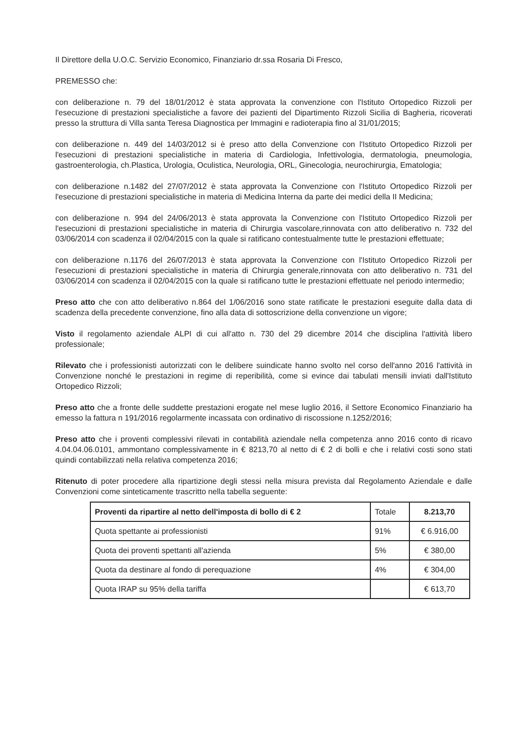Il Direttore della U.O.C. Servizio Economico, Finanziario dr.ssa Rosaria Di Fresco,
PREMESSO che:
con deliberazione n. 79 del 18/01/2012 è stata approvata la convenzione con l'Istituto Ortopedico Rizzoli per l'esecuzione di prestazioni specialistiche a favore dei pazienti del Dipartimento Rizzoli Sicilia di Bagheria, ricoverati presso la struttura di Villa santa Teresa Diagnostica per Immagini e radioterapia fino al 31/01/2015;
con deliberazione n. 449 del 14/03/2012 si è preso atto della Convenzione con l'Istituto Ortopedico Rizzoli per l'esecuzioni di prestazioni specialistiche in materia di Cardiologia, Infettivologia, dermatologia, pneumologia, gastroenterologia, ch.Plastica, Urologia, Oculistica, Neurologia, ORL, Ginecologia, neurochirurgia, Ematologia;
con deliberazione n.1482 del 27/07/2012 è stata approvata la Convenzione con l'Istituto Ortopedico Rizzoli per l'esecuzione di prestazioni specialistiche in materia di Medicina Interna da parte dei medici della II Medicina;
con deliberazione n. 994 del 24/06/2013 è stata approvata la Convenzione con l'Istituto Ortopedico Rizzoli per l'esecuzioni di prestazioni specialistiche in materia di Chirurgia vascolare,rinnovata con atto deliberativo n. 732 del 03/06/2014 con scadenza il 02/04/2015 con la quale si ratificano contestualmente tutte le prestazioni effettuate;
con deliberazione n.1176 del 26/07/2013 è stata approvata la Convenzione con l'Istituto Ortopedico Rizzoli per l'esecuzioni di prestazioni specialistiche in materia di Chirurgia generale,rinnovata con atto deliberativo n. 731 del 03/06/2014 con scadenza il 02/04/2015 con la quale si ratificano tutte le prestazioni effettuate nel periodo intermedio;
Preso atto che con atto deliberativo n.864 del 1/06/2016 sono state ratificate le prestazioni eseguite dalla data di scadenza della precedente convenzione, fino alla data di sottoscrizione della convenzione un vigore;
Visto il regolamento aziendale ALPI di cui all'atto n. 730 del 29 dicembre 2014 che disciplina l'attività libero professionale;
Rilevato che i professionisti autorizzati con le delibere suindicate hanno svolto nel corso dell'anno 2016 l'attività in Convenzione nonché le prestazioni in regime di reperibilità, come si evince dai tabulati mensili inviati dall'Istituto Ortopedico Rizzoli;
Preso atto che a fronte delle suddette prestazioni erogate nel mese luglio 2016, il Settore Economico Finanziario ha emesso la fattura n 191/2016 regolarmente incassata con ordinativo di riscossione n.1252/2016;
Preso atto che i proventi complessivi rilevati in contabilità aziendale nella competenza anno 2016 conto di ricavo 4.04.04.06.0101, ammontano complessivamente in € 8213,70 al netto di € 2 di bolli e che i relativi costi sono stati quindi contabilizzati nella relativa competenza 2016;
Ritenuto di poter procedere alla ripartizione degli stessi nella misura prevista dal Regolamento Aziendale e dalle Convenzioni come sinteticamente trascritto nella tabella seguente:
| Proventi da ripartire al netto dell'imposta di bollo di € 2 | Totale | 8.213,70 |
| Quota spettante ai professionisti | 91% | € 6.916,00 |
| Quota dei proventi spettanti all'azienda | 5% | € 380,00 |
| Quota da destinare al fondo di perequazione | 4% | € 304,00 |
| Quota IRAP su 95% della tariffa | | € 613,70 |